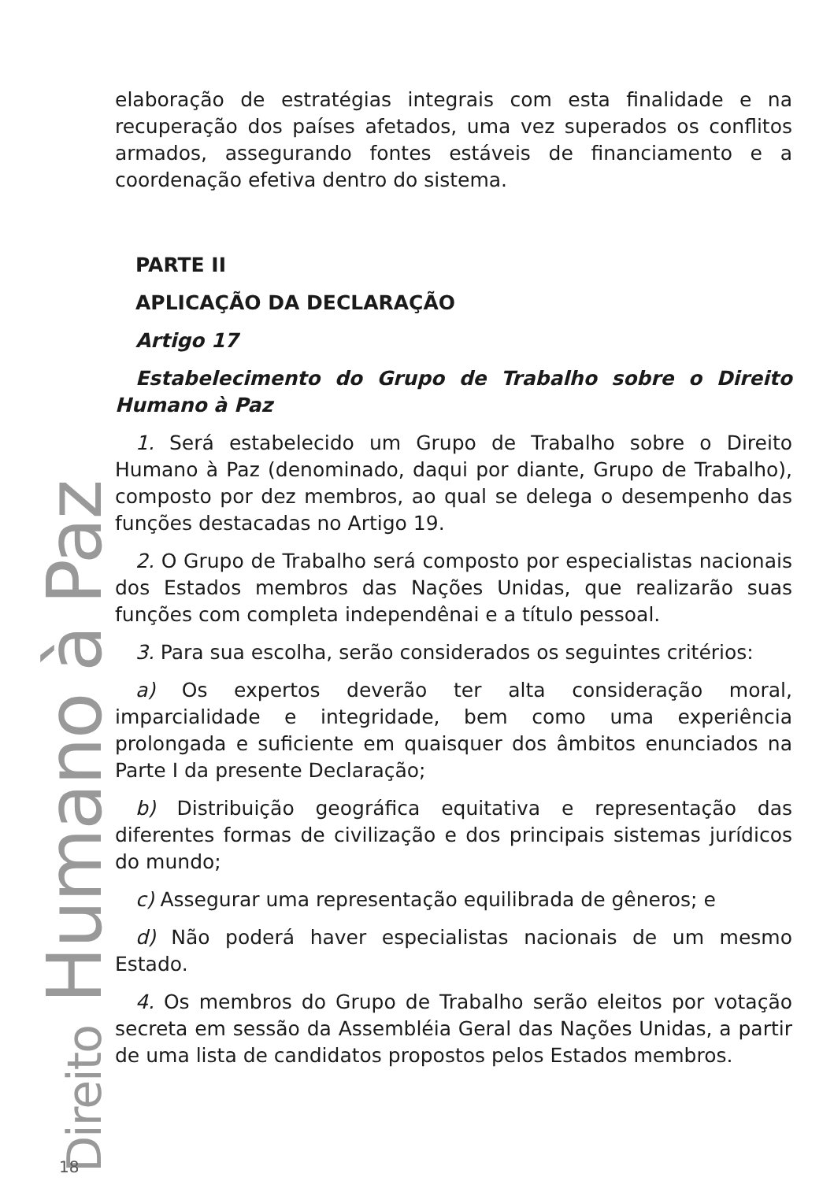elaboração de estratégias integrais com esta finalidade e na recuperação dos países afetados, uma vez superados os conflitos armados, assegurando fontes estáveis de financiamento e a coordenação efetiva dentro do sistema.
PARTE II
APLICAÇÃO DA DECLARAÇÃO
Artigo 17
Estabelecimento do Grupo de Trabalho sobre o Direito Humano à Paz
1. Será estabelecido um Grupo de Trabalho sobre o Direito Humano à Paz (denominado, daqui por diante, Grupo de Trabalho), composto por dez membros, ao qual se delega o desempenho das funções destacadas no Artigo 19.
2. O Grupo de Trabalho será composto por especialistas nacionais dos Estados membros das Nações Unidas, que realizarão suas funções com completa independênai e a título pessoal.
3. Para sua escolha, serão considerados os seguintes critérios:
a) Os expertos deverão ter alta consideração moral, imparcialidade e integridade, bem como uma experiência prolongada e suficiente em quaisquer dos âmbitos enunciados na Parte I da presente Declaração;
b) Distribuição geográfica equitativa e representação das diferentes formas de civilização e dos principais sistemas jurídicos do mundo;
c) Assegurar uma representação equilibrada de gêneros; e
d) Não poderá haver especialistas nacionais de um mesmo Estado.
4. Os membros do Grupo de Trabalho serão eleitos por votação secreta em sessão da Assembléia Geral das Nações Unidas, a partir de uma lista de candidatos propostos pelos Estados membros.
Direito Humano à Paz
18